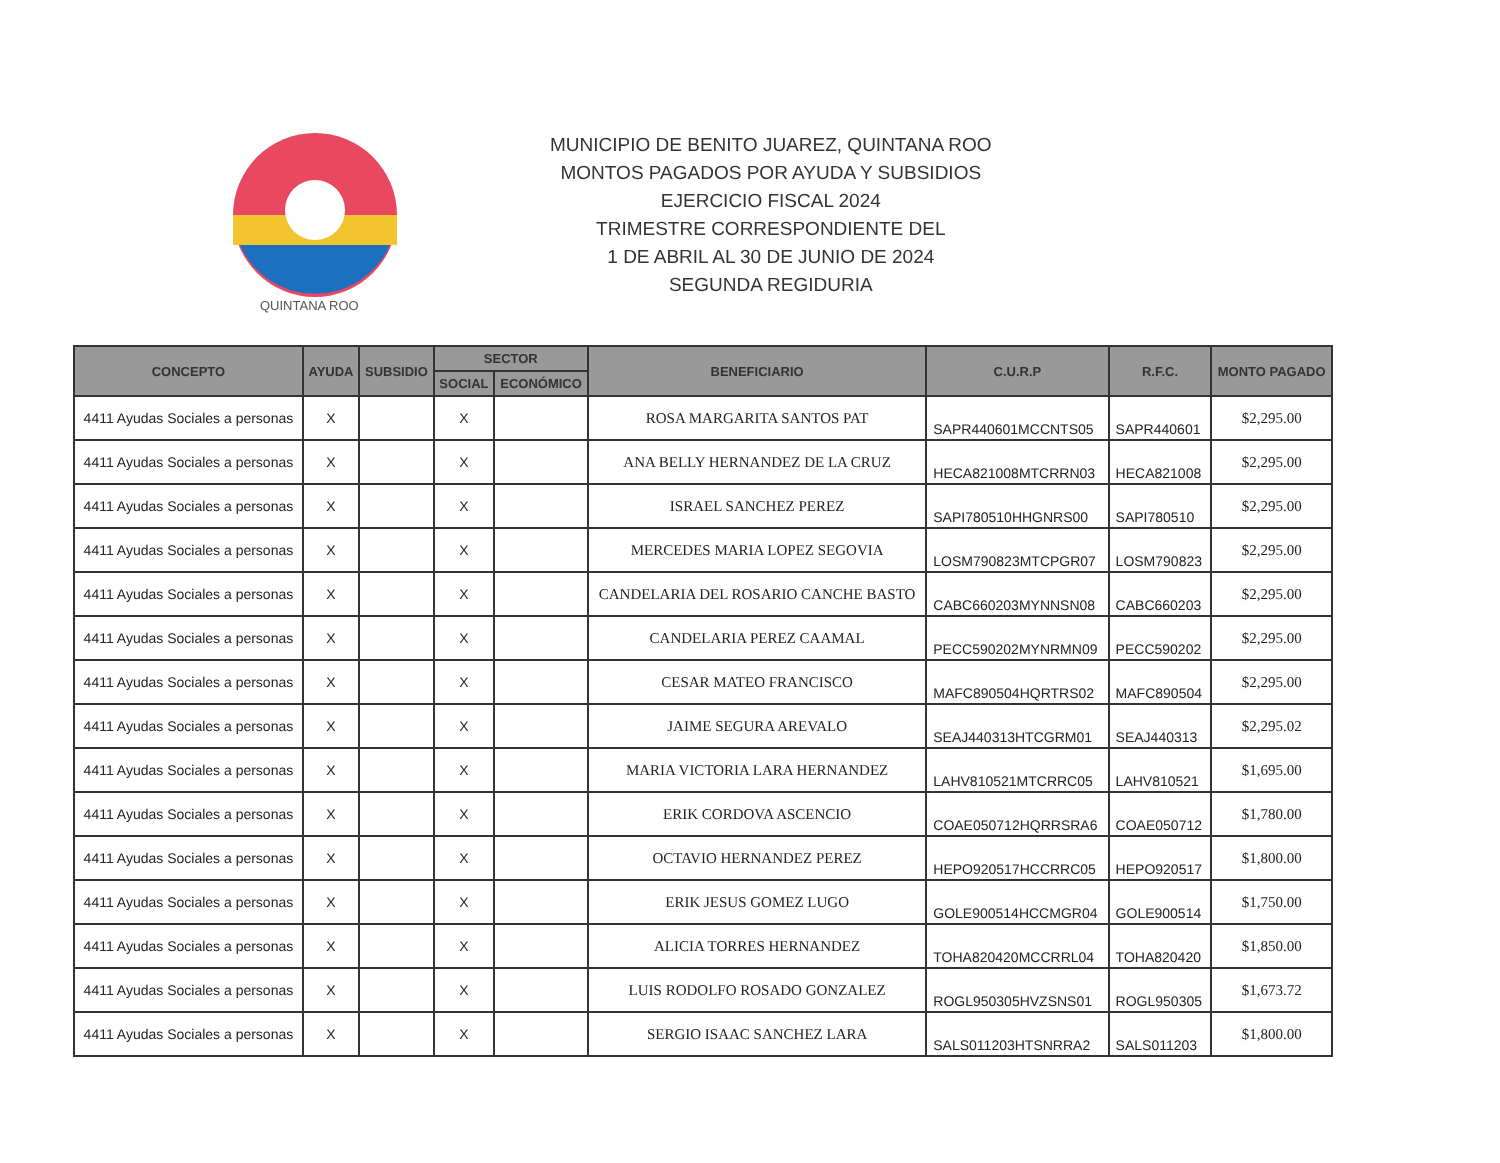QUINTANA ROO
MUNICIPIO DE BENITO JUAREZ, QUINTANA ROO
MONTOS PAGADOS POR AYUDA Y SUBSIDIOS
EJERCICIO FISCAL 2024
TRIMESTRE CORRESPONDIENTE DEL
1 DE ABRIL AL 30 DE JUNIO DE 2024
SEGUNDA REGIDURIA
| CONCEPTO | AYUDA | SUBSIDIO | SECTOR | | BENEFICIARIO | C.U.R.P | R.F.C. | MONTO PAGADO |
| --- | --- | --- | --- | --- | --- | --- | --- | --- |
| | | | SOCIAL | ECONÓMICO | | | | |
| 4411 Ayudas Sociales a personas | X | | X | | ROSA MARGARITA SANTOS PAT | SAPR440601MCCNTS05 | SAPR440601 | $2,295.00 |
| 4411 Ayudas Sociales a personas | X | | X | | ANA BELLY HERNANDEZ DE LA CRUZ | HECA821008MTCRRN03 | HECA821008 | $2,295.00 |
| 4411 Ayudas Sociales a personas | X | | X | | ISRAEL SANCHEZ PEREZ | SAPI780510HHGNRS00 | SAPI780510 | $2,295.00 |
| 4411 Ayudas Sociales a personas | X | | X | | MERCEDES MARIA LOPEZ SEGOVIA | LOSM790823MTCPGR07 | LOSM790823 | $2,295.00 |
| 4411 Ayudas Sociales a personas | X | | X | | CANDELARIA DEL ROSARIO CANCHE BASTO | CABC660203MYNNSN08 | CABC660203 | $2,295.00 |
| 4411 Ayudas Sociales a personas | X | | X | | CANDELARIA PEREZ CAAMAL | PECC590202MYNRMN09 | PECC590202 | $2,295.00 |
| 4411 Ayudas Sociales a personas | X | | X | | CESAR MATEO FRANCISCO | MAFC890504HQRTRS02 | MAFC890504 | $2,295.00 |
| 4411 Ayudas Sociales a personas | X | | X | | JAIME SEGURA AREVALO | SEAJ440313HTCGRM01 | SEAJ440313 | $2,295.02 |
| 4411 Ayudas Sociales a personas | X | | X | | MARIA VICTORIA LARA HERNANDEZ | LAHV810521MTCRRC05 | LAHV810521 | $1,695.00 |
| 4411 Ayudas Sociales a personas | X | | X | | ERIK CORDOVA ASCENCIO | COAE050712HQRRSRA6 | COAE050712 | $1,780.00 |
| 4411 Ayudas Sociales a personas | X | | X | | OCTAVIO HERNANDEZ PEREZ | HEPO920517HCCRRC05 | HEPO920517 | $1,800.00 |
| 4411 Ayudas Sociales a personas | X | | X | | ERIK JESUS GOMEZ LUGO | GOLE900514HCCMGR04 | GOLE900514 | $1,750.00 |
| 4411 Ayudas Sociales a personas | X | | X | | ALICIA TORRES HERNANDEZ | TOHA820420MCCRRL04 | TOHA820420 | $1,850.00 |
| 4411 Ayudas Sociales a personas | X | | X | | LUIS RODOLFO ROSADO GONZALEZ | ROGL950305HVZSNS01 | ROGL950305 | $1,673.72 |
| 4411 Ayudas Sociales a personas | X | | X | | SERGIO ISAAC SANCHEZ LARA | SALS011203HTSNRRA2 | SALS011203 | $1,800.00 |